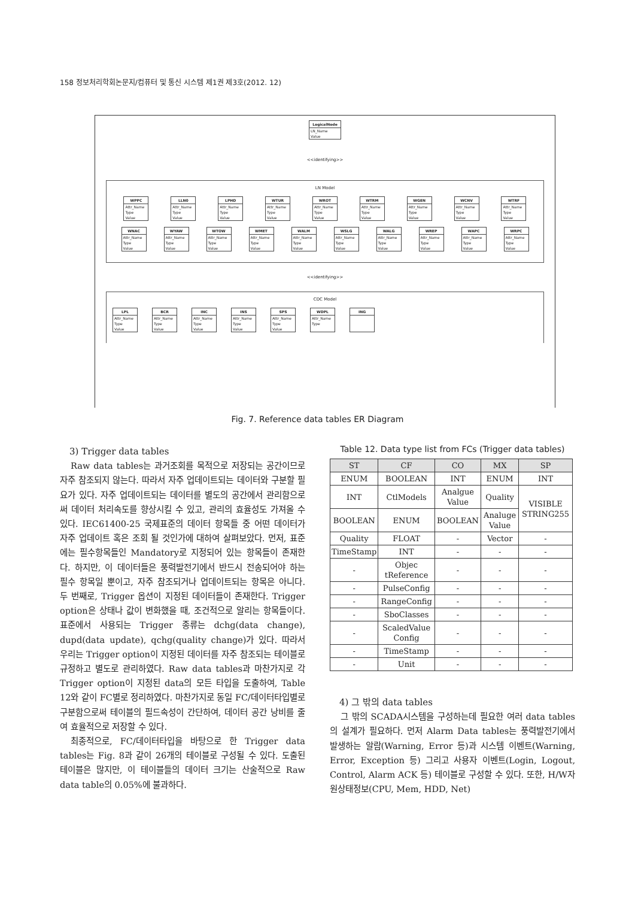158 정보처리학회논문지/컴퓨터 및 통신 시스템 제1권 제3호(2012. 12)
LogicalNode
LN_Name
Value
<<identifying>>
LN Model
WPPC
Attr_Name
Type
Value
LLN0
Attr_Name
Type
Value
LPHD
Attr_Name
Type
Value
WTUR
Attr_Name
Type
Value
WROT
Attr_Name
Type
Value
WTRM
Attr_Name
Type
Value
WGEN
Attr_Name
Type
Value
WCNV
Attr_Name
Type
Value
WTRF
Attr_Name
Type
Value
WNAC
Attr_Name
Type
Value
WYAW
Attr_Name
Type
Value
WTOW
Attr_Name
Type
Value
WMET
Attr_Name
Type
Value
WALM
Attr_Name
Type
Value
WSLG
Attr_Name
Type
Value
WALG
Attr_Name
Type
Value
WREP
Attr_Name
Type
Value
WAPC
Attr_Name
Type
Value
WRPC
Attr_Name
Type
Value
<<identifying>>
CDC Model
LPL
Attr_Name
Type
Value
BCR
Attr_Name
Type
Value
INC
Attr_Name
Type
Value
INS
Attr_Name
Type
Value
SPS
Attr_Name
Type
Value
WDPL
Attr_Name
Type
ING
Fig. 7. Reference data tables ER Diagram
3) Trigger data tables
Raw data tables는 과거조회를 목적으로 저장되는 공간이므로 자주 참조되지 않는다. 따라서 자주 업데이트되는 데이터와 구분할 필요가 있다. 자주 업데이트되는 데이터를 별도의 공간에서 관리함으로써 데이터 처리속도를 향상시킬 수 있고, 관리의 효율성도 가져올 수 있다. IEC61400-25 국제표준의 데이터 항목들 중 어떤 데이터가 자주 업데이트 혹은 조회 될 것인가에 대하여 살펴보았다. 먼저, 표준에는 필수항목들인 Mandatory로 지정되어 있는 항목들이 존재한다. 하지만, 이 데이터들은 풍력발전기에서 반드시 전송되어야 하는 필수 항목일 뿐이고, 자주 참조되거나 업데이트되는 항목은 아니다. 두 번째로, Trigger 옵션이 지정된 데이터들이 존재한다. Trigger option은 상태나 값이 변화했을 때, 조건적으로 알리는 항목들이다. 표준에서 사용되는 Trigger 종류는 dchg(data change), dupd(data update), qchg(quality change)가 있다. 따라서 우리는 Trigger option이 지정된 데이터를 자주 참조되는 테이블로 규정하고 별도로 관리하였다. Raw data tables과 마찬가지로 각 Trigger option이 지정된 data의 모든 타입을 도출하여, Table 12와 같이 FC별로 정리하였다. 마찬가지로 동일 FC/데이터타입별로 구분함으로써 테이블의 필드속성이 간단하여, 데이터 공간 낭비를 줄여 효율적으로 저장할 수 있다.
최종적으로, FC/데이터타입을 바탕으로 한 Trigger data tables는 Fig. 8과 같이 26개의 테이블로 구성될 수 있다. 도출된 테이블은 많지만, 이 테이블들의 데이터 크기는 산술적으로 Raw data table의 0.05%에 불과하다.
Table 12. Data type list from FCs (Trigger data tables)
| ST | CF | CO | MX | SP |
| --- | --- | --- | --- | --- |
| ENUM | BOOLEAN | INT | ENUM | INT |
| INT | CtlModels | Analgue Value | Quality | VISIBLE STRING255 |
| BOOLEAN | ENUM | BOOLEAN | Analuge Value | |
| Quality | FLOAT | - | Vector | - |
| TimeStamp | INT | - | - | - |
| - | Objec tReference | - | - | - |
| - | PulseConfig | - | - | - |
| - | RangeConfig | - | - | - |
| - | SboClasses | - | - | - |
| - | ScaledValue Config | - | - | - |
| - | TimeStamp | - | - | - |
| - | Unit | - | - | - |
4) 그 밖의 data tables
그 밖의 SCADA시스템을 구성하는데 필요한 여러 data tables의 설계가 필요하다. 먼저 Alarm Data tables는 풍력발전기에서 발생하는 알람(Warning, Error 등)과 시스템 이벤트(Warning, Error, Exception 등) 그리고 사용자 이벤트(Login, Logout, Control, Alarm ACK 등) 테이블로 구성할 수 있다. 또한, H/W자원상태정보(CPU, Mem, HDD, Net)